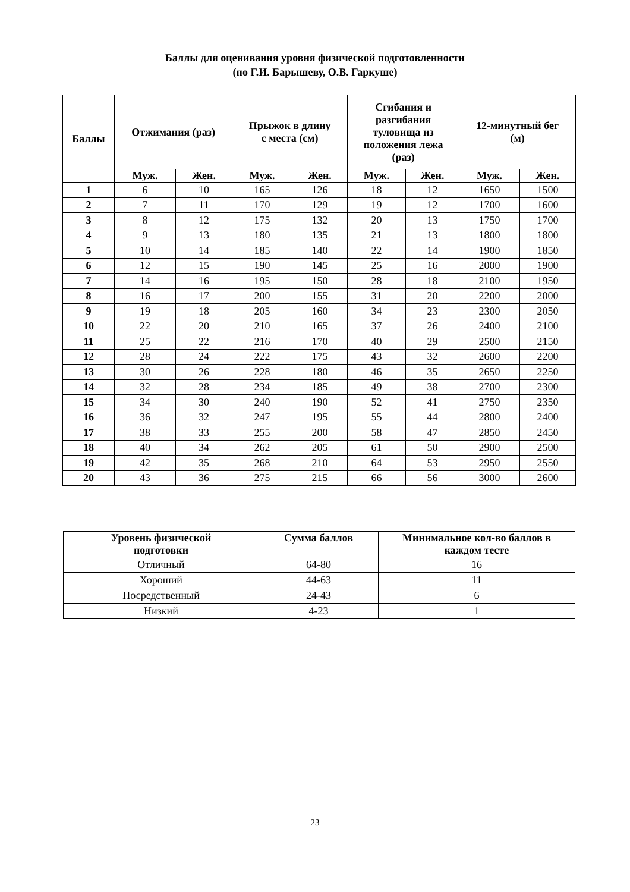Баллы для оценивания уровня физической подготовленности
(по Г.И. Барышеву, О.В. Гаркуше)
| Баллы | Отжимания (раз) | | Прыжок в длину с места (см) | | Сгибания и разгибания туловища из положения лежа (раз) | | 12-минутный бег (м) | |
| --- | --- | --- | --- | --- | --- | --- | --- | --- |
| | Муж. | Жен. | Муж. | Жен. | Муж. | Жен. | Муж. | Жен. |
| 1 | 6 | 10 | 165 | 126 | 18 | 12 | 1650 | 1500 |
| 2 | 7 | 11 | 170 | 129 | 19 | 12 | 1700 | 1600 |
| 3 | 8 | 12 | 175 | 132 | 20 | 13 | 1750 | 1700 |
| 4 | 9 | 13 | 180 | 135 | 21 | 13 | 1800 | 1800 |
| 5 | 10 | 14 | 185 | 140 | 22 | 14 | 1900 | 1850 |
| 6 | 12 | 15 | 190 | 145 | 25 | 16 | 2000 | 1900 |
| 7 | 14 | 16 | 195 | 150 | 28 | 18 | 2100 | 1950 |
| 8 | 16 | 17 | 200 | 155 | 31 | 20 | 2200 | 2000 |
| 9 | 19 | 18 | 205 | 160 | 34 | 23 | 2300 | 2050 |
| 10 | 22 | 20 | 210 | 165 | 37 | 26 | 2400 | 2100 |
| 11 | 25 | 22 | 216 | 170 | 40 | 29 | 2500 | 2150 |
| 12 | 28 | 24 | 222 | 175 | 43 | 32 | 2600 | 2200 |
| 13 | 30 | 26 | 228 | 180 | 46 | 35 | 2650 | 2250 |
| 14 | 32 | 28 | 234 | 185 | 49 | 38 | 2700 | 2300 |
| 15 | 34 | 30 | 240 | 190 | 52 | 41 | 2750 | 2350 |
| 16 | 36 | 32 | 247 | 195 | 55 | 44 | 2800 | 2400 |
| 17 | 38 | 33 | 255 | 200 | 58 | 47 | 2850 | 2450 |
| 18 | 40 | 34 | 262 | 205 | 61 | 50 | 2900 | 2500 |
| 19 | 42 | 35 | 268 | 210 | 64 | 53 | 2950 | 2550 |
| 20 | 43 | 36 | 275 | 215 | 66 | 56 | 3000 | 2600 |
| Уровень физической подготовки | Сумма баллов | Минимальное кол-во баллов в каждом тесте |
| --- | --- | --- |
| Отличный | 64-80 | 16 |
| Хороший | 44-63 | 11 |
| Посредственный | 24-43 | 6 |
| Низкий | 4-23 | 1 |
23